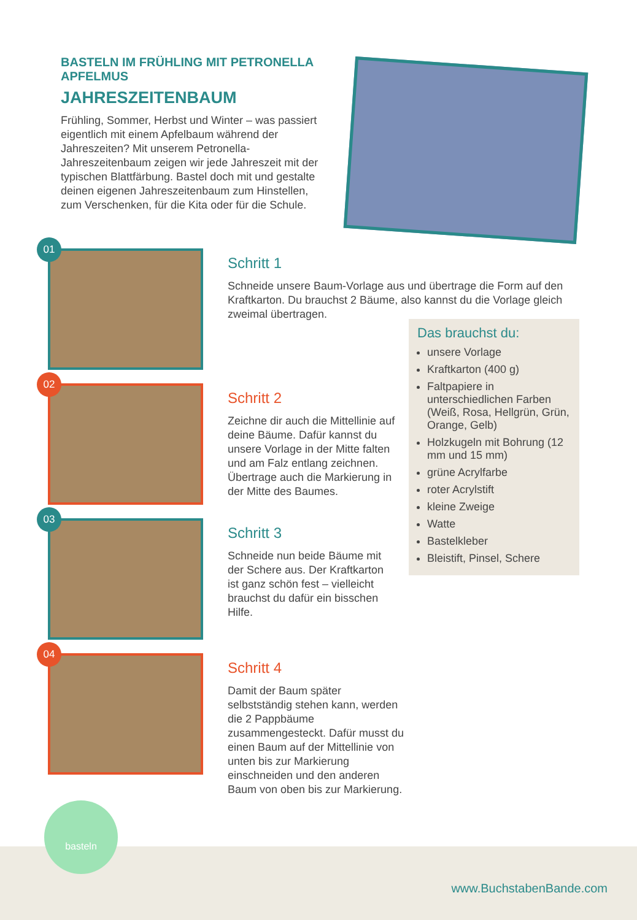BASTELN IM FRÜHLING MIT PETRONELLA APFELMUS
JAHRESZEITENBAUM
Frühling, Sommer, Herbst und Winter – was passiert eigentlich mit einem Apfelbaum während der Jahreszeiten? Mit unserem Petronella-Jahreszeitenbaum zeigen wir jede Jahreszeit mit der typischen Blattfärbung. Bastel doch mit und gestalte deinen eigenen Jahreszeitenbaum zum Hinstellen, zum Verschenken, für die Kita oder für die Schule.
01
Schritt 1
Schneide unsere Baum-Vorlage aus und übertrage die Form auf den Kraftkarton. Du brauchst 2 Bäume, also kannst du die Vorlage gleich zweimal übertragen.
02
Schritt 2
Zeichne dir auch die Mittellinie auf deine Bäume. Dafür kannst du unsere Vorlage in der Mitte falten und am Falz entlang zeichnen. Übertrage auch die Markierung in der Mitte des Baumes.
03
Schritt 3
Schneide nun beide Bäume mit der Schere aus. Der Kraftkarton ist ganz schön fest – vielleicht brauchst du dafür ein bisschen Hilfe.
04
Schritt 4
Damit der Baum später selbstständig stehen kann, werden die 2 Pappbäume zusammengesteckt. Dafür musst du einen Baum auf der Mittellinie von unten bis zur Markierung einschneiden und den anderen Baum von oben bis zur Markierung.
Das brauchst du:
unsere Vorlage
Kraftkarton (400 g)
Faltpapiere in unterschiedlichen Farben (Weiß, Rosa, Hellgrün, Grün, Orange, Gelb)
Holzkugeln mit Bohrung (12 mm und 15 mm)
grüne Acrylfarbe
roter Acrylstift
kleine Zweige
Watte
Bastelkleber
Bleistift, Pinsel, Schere
basteln
www.BuchstabenBande.com